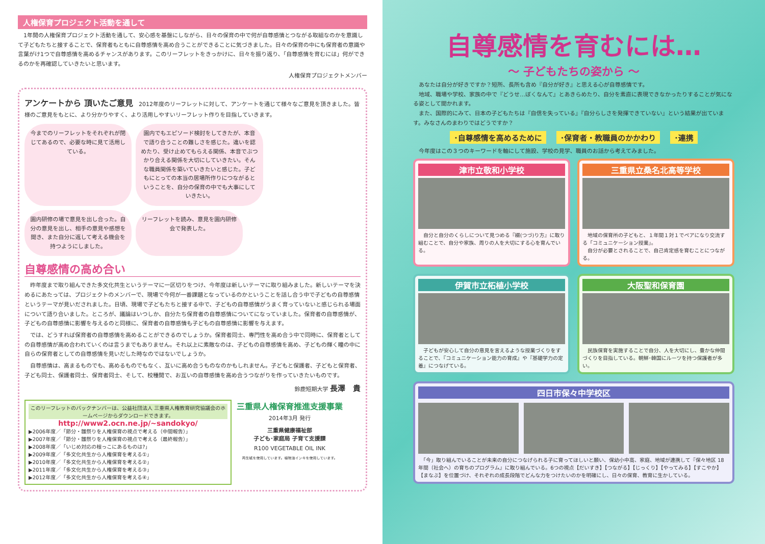人権保育プロジェクト活動を通して
　1年間の人権保育プロジェクト活動を通して、安心感を基盤にしながら、日々の保育の中で何が自尊感情とつながる取組なのかを意識して子どもたちと接することで、保育者もともに自尊感情を高め合うことができることに気づきました。日々の保育の中にも保育者の意識や言葉がけ1つで自尊感情を高めるチャンスがあります。このリーフレットをきっかけに、日々を振り返り、「自尊感情を育むには」何ができるのかを再確認していきたいと思います。
人権保育プロジェクトメンバー
アンケートから 頂いたご意見　2012年度のリーフレットに対して、アンケートを通じて様々なご意見を頂きました。皆様のご意見をもとに、より分かりやすく、より活用しやすいリーフレット作りを目指していきます。
今までのリーフレットをそれぞれが閉じてあるので、必要な時に見て活用している。
園内でもエピソード検討をしてきたが、本音で語り合うことの難しさを感じた。違いを認めたり、受け止めてもらえる関係、本音でぶつかり合える関係を大切にしていきたい。そんな職員関係を築いていきたいと感じた。子どもにとっての本当の居場所作りにつながるということを、自分の保育の中でも大事にしていきたい。
園内研修の場で意見を出し合った。自分の意見を出し、相手の意見や感想を聞き、また自分に返して考える機会を持つようにしました。
リーフレットを読み、意見を園内研修会で発表した。
自尊感情の高め合い
　昨年度まで取り組んできた多文化共生というテーマに一区切りをつけ、今年度は新しいテーマに取り組みました。新しいテーマを決めるにあたっては、プロジェクトのメンバーで、現場で今何が一番課題となっているのかということを話し合う中で子どもの自尊感情というテーマが見いだされました。日頃、現場で子どもたちと接する中で、子どもの自尊感情がうまく育っていないと感じられる場面について語り合いました。ところが、議論はいつしか、自分たち保育者の自尊感情についてになっていました。保育者の自尊感情が、子どもの自尊感情に影響を与えるのと同様に、保育者の自尊感情も子どもの自尊感情に影響を与えます。
　では、どうすれば保育者の自尊感情を高めることができるのでしょうか。保育者同士、専門性を高め合う中で同時に、保育者としての自尊感情が高め合われていくのは言うまでもありません。それ以上に素敵なのは、子どもの自尊感情を高め、子どもの輝く瞳の中に自らの保育者としての自尊感情を見いだした時なのではないでしょうか。
　自尊感情は、高まるものでも、高めるものでもなく、互いに高め合うものなのかもしれません。子どもと保護者、子どもと保育者、子ども同士、保護者同士、保育者同士、そして、校種間で、お互いの自尊感情を高め合うつながりを作っていきたいものです。
鈴鹿短期大学 長澤　貴
このリーフレットのバックナンバーは、公益社団法人 三重県人権教育研究協議会のホームページからダウンロードできます。
http://www2.ocn.ne.jp/~sandokyo/
▶2006年度／「節分・雛祭りを人権保育の視点で考える（中間報告）」
▶2007年度／「節分・雛祭りを人権保育の視点で考える（最終報告）」
▶2008年度／「いじめ対応の根っこにあるものは?」
▶2009年度／「多文化共生から人権保育を考える①」
▶2010年度／「多文化共生から人権保育を考える②」
▶2011年度／「多文化共生から人権保育を考える③」
▶2012年度／「多文化共生から人権保育を考える④」
三重県人権保育推進支援事業
2014年3月 発行
三重県健康福祉部
子ども･家庭局 子育て支援課
R100 VEGETABLE OIL INK
再生紙を使用しています。植物油インキを使用しています。
自尊感情を育むには…
～ 子どもたちの姿から ～
　あなたは自分が好きですか？短所、長所も含め『自分が好き』と思える心が自尊感情です。
　地域、職場や学校、家族の中で『どうせ…ぼくなんて』とあきらめたり、自分を素直に表現できなかったりすることが気になる姿として聞かれます。
　また、国際的にみて、日本の子どもたちは『自信を失っている』『自分らしさを発揮できていない』という結果が出ています。みなさんのまわりではどうですか？
･自尊感情を高めるために ･保育者・教職員のかかわり ･連携
　今年度はこの３つのキーワードを軸にして施設、学校の見学、職員のお話から考えてみました。
津市立敬和小学校
　自分と自分のくらしについて見つめる『綴(つづ)り方』に取り組むことで、自分や家族、周りの人を大切にする心を育んでいる。
三重県立桑名北高等学校
　地域の保育所の子どもと、１年間１対１でペアになり交流する「コミュニケーション授業」。
　自分が必要とされることで、自己肯定感を育むことにつながる。
伊賀市立柘植小学校
　子どもが安心して自分の意見を言えるような授業づくりをすることで、『コミュニケーション能力の育成』や『基礎学力の定着』につなげている。
大阪聖和保育園
　民族保育を実施することで自分、人を大切にし、豊かな仲間づくりを目指している。朝鮮･韓国にルーツを持つ保護者が多い。
四日市保々中学校区
　「今」取り組んでいることが未来の自分につなげられる子に育ってほしいと願い、保幼小中高、家庭、地域が連携して『保々地区 18 年間（社会へ）の育ちのプログラム』に取り組んでいる。6つの視点【だいすき】【つながる】【じっくり】【やってみる】【すこやか】【まなぶ】を位置づけ、それぞれの成長段階でどんな力をつけたいのかを明確にし、日々の保育、教育に生かしている。